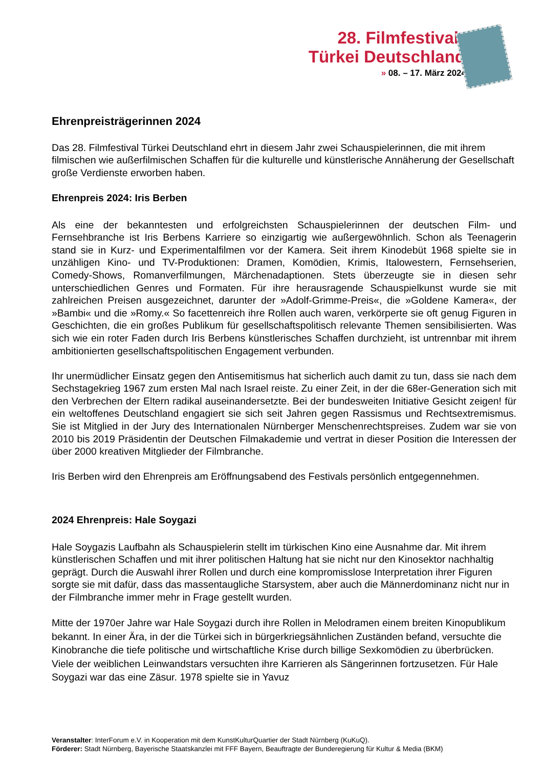28. Filmfestival
Türkei Deutschland
» 08. – 17. März 2024
Ehrenpreisträgerinnen 2024
Das 28. Filmfestival Türkei Deutschland ehrt in diesem Jahr zwei Schauspielerinnen, die mit ihrem filmischen wie außerfilmischen Schaffen für die kulturelle und künstlerische Annäherung der Gesellschaft große Verdienste erworben haben.
Ehrenpreis 2024: Iris Berben
Als eine der bekanntesten und erfolgreichsten Schauspielerinnen der deutschen Film- und Fernsehbranche ist Iris Berbens Karriere so einzigartig wie außergewöhnlich. Schon als Teenagerin stand sie in Kurz- und Experimentalfilmen vor der Kamera. Seit ihrem Kinodebüt 1968 spielte sie in unzähligen Kino- und TV-Produktionen: Dramen, Komödien, Krimis, Italowestern, Fernsehserien, Comedy-Shows, Romanverfilmungen, Märchenadaptionen. Stets überzeugte sie in diesen sehr unterschiedlichen Genres und Formaten. Für ihre herausragende Schauspielkunst wurde sie mit zahlreichen Preisen ausgezeichnet, darunter der »Adolf-Grimme-Preis«, die »Goldene Kamera«, der »Bambi« und die »Romy.« So facettenreich ihre Rollen auch waren, verkörperte sie oft genug Figuren in Geschichten, die ein großes Publikum für gesellschaftspolitisch relevante Themen sensibilisierten. Was sich wie ein roter Faden durch Iris Berbens künstlerisches Schaffen durchzieht, ist untrennbar mit ihrem ambitionierten gesellschaftspolitischen Engagement verbunden.
Ihr unermüdlicher Einsatz gegen den Antisemitismus hat sicherlich auch damit zu tun, dass sie nach dem Sechstagekrieg 1967 zum ersten Mal nach Israel reiste. Zu einer Zeit, in der die 68er-Generation sich mit den Verbrechen der Eltern radikal auseinandersetzte. Bei der bundesweiten Initiative Gesicht zeigen! für ein weltoffenes Deutschland engagiert sie sich seit Jahren gegen Rassismus und Rechtsextremismus. Sie ist Mitglied in der Jury des Internationalen Nürnberger Menschenrechtspreises. Zudem war sie von 2010 bis 2019 Präsidentin der Deutschen Filmakademie und vertrat in dieser Position die Interessen der über 2000 kreativen Mitglieder der Filmbranche.
Iris Berben wird den Ehrenpreis am Eröffnungsabend des Festivals persönlich entgegennehmen.
2024 Ehrenpreis: Hale Soygazi
Hale Soygazis Laufbahn als Schauspielerin stellt im türkischen Kino eine Ausnahme dar. Mit ihrem künstlerischen Schaffen und mit ihrer politischen Haltung hat sie nicht nur den Kinosektor nachhaltig geprägt. Durch die Auswahl ihrer Rollen und durch eine kompromisslose Interpretation ihrer Figuren sorgte sie mit dafür, dass das massentaugliche Starsystem, aber auch die Männerdominanz nicht nur in der Filmbranche immer mehr in Frage gestellt wurden.
Mitte der 1970er Jahre war Hale Soygazi durch ihre Rollen in Melodramen einem breiten Kinopublikum bekannt. In einer Ära, in der die Türkei sich in bürgerkriegsähnlichen Zuständen befand, versuchte die Kinobranche die tiefe politische und wirtschaftliche Krise durch billige Sexkomödien zu überbrücken. Viele der weiblichen Leinwandstars versuchten ihre Karrieren als Sängerinnen fortzusetzen. Für Hale Soygazi war das eine Zäsur. 1978 spielte sie in Yavuz
Veranstalter: InterForum e.V. in Kooperation mit dem KunstKulturQuartier der Stadt Nürnberg (KuKuQ).
Förderer: Stadt Nürnberg, Bayerische Staatskanzlei mit FFF Bayern, Beauftragte der Bunderegierung für Kultur & Media (BKM)